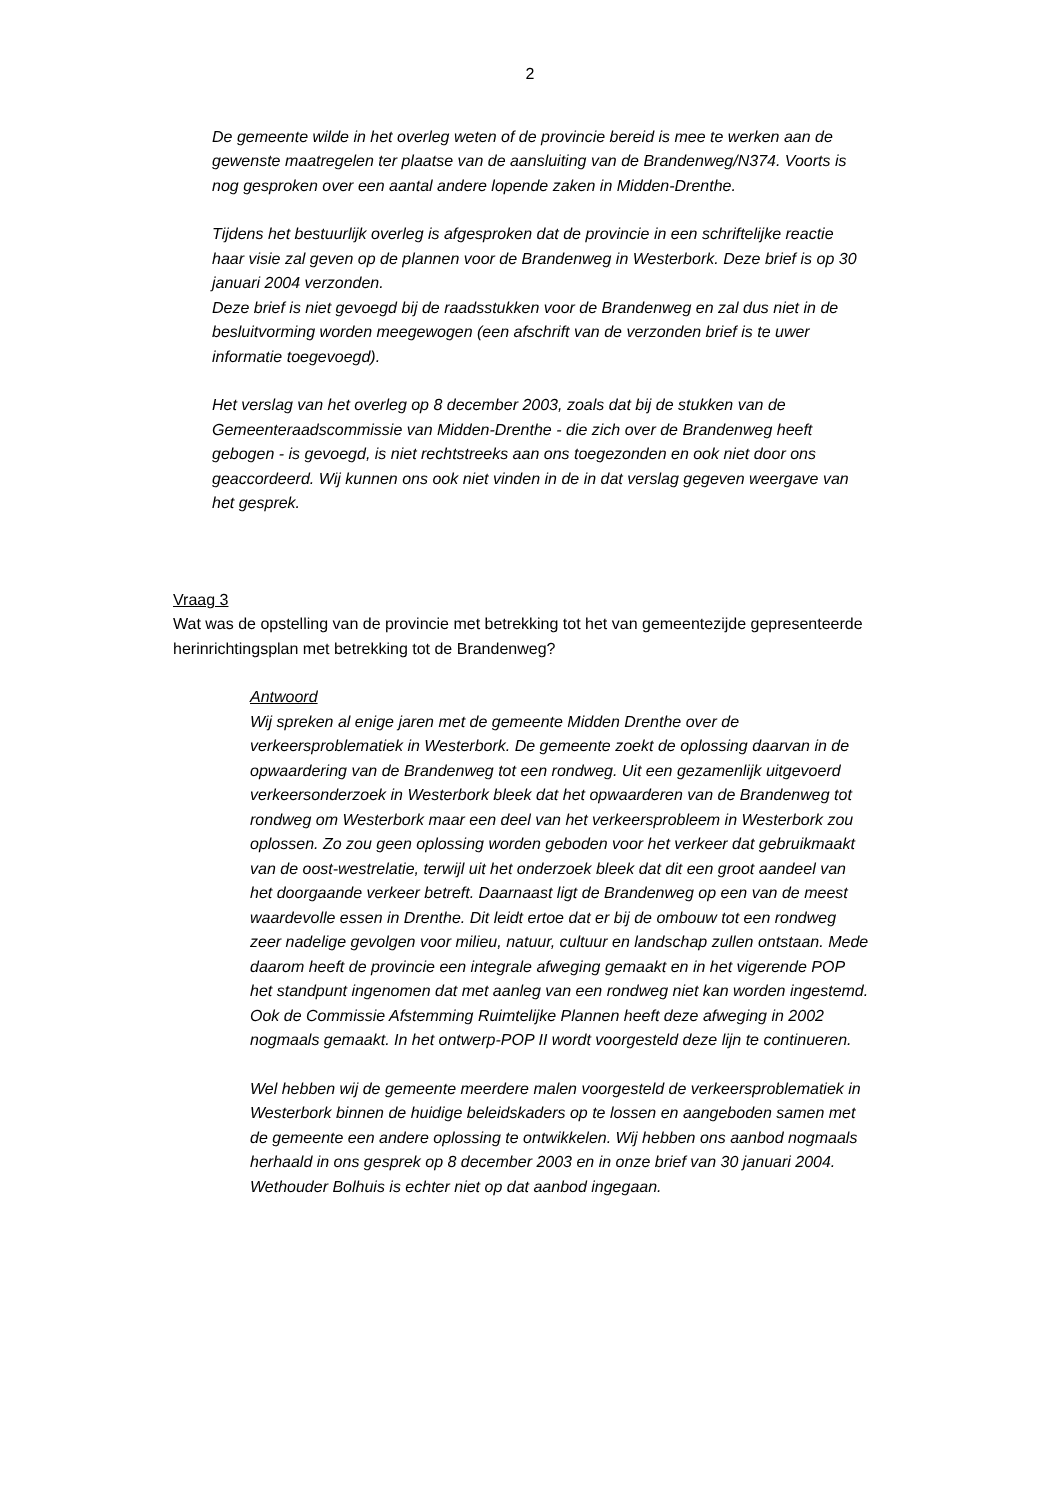2
De gemeente wilde in het overleg weten of de provincie bereid is mee te werken aan de gewenste maatregelen ter plaatse van de aansluiting van de Brandenweg/N374. Voorts is nog gesproken over een aantal andere lopende zaken in Midden-Drenthe.
Tijdens het bestuurlijk overleg is afgesproken dat de provincie in een schriftelijke reactie haar visie zal geven op de plannen voor de Brandenweg in Westerbork. Deze brief is op 30 januari 2004 verzonden.
Deze brief is niet gevoegd bij de raadsstukken voor de Brandenweg en zal dus niet in de besluitvorming worden meegewogen (een afschrift van de verzonden brief is te uwer informatie toegevoegd).
Het verslag van het overleg op 8 december 2003, zoals dat bij de stukken van de Gemeenteraadscommissie van Midden-Drenthe - die zich over de Brandenweg heeft gebogen - is gevoegd, is niet rechtstreeks aan ons toegezonden en ook niet door ons geaccordeerd. Wij kunnen ons ook niet vinden in de in dat verslag gegeven weergave van het gesprek.
Vraag 3
Wat was de opstelling van de provincie met betrekking tot het van gemeentezijde gepresenteerde herinrichtingsplan met betrekking tot de Brandenweg?
Antwoord
Wij spreken al enige jaren met de gemeente Midden Drenthe over de verkeersproblematiek in Westerbork. De gemeente zoekt de oplossing daarvan in de opwaardering van de Brandenweg tot een rondweg. Uit een gezamenlijk uitgevoerd verkeersonderzoek in Westerbork bleek dat het opwaarderen van de Brandenweg tot rondweg om Westerbork maar een deel van het verkeersprobleem in Westerbork zou oplossen. Zo zou geen oplossing worden geboden voor het verkeer dat gebruikmaakt van de oost-westrelatie, terwijl uit het onderzoek bleek dat dit een groot aandeel van het doorgaande verkeer betreft. Daarnaast ligt de Brandenweg op een van de meest waardevolle essen in Drenthe. Dit leidt ertoe dat er bij de ombouw tot een rondweg zeer nadelige gevolgen voor milieu, natuur, cultuur en landschap zullen ontstaan. Mede daarom heeft de provincie een integrale afweging gemaakt en in het vigerende POP het standpunt ingenomen dat met aanleg van een rondweg niet kan worden ingestemd. Ook de Commissie Afstemming Ruimtelijke Plannen heeft deze afweging in 2002 nogmaals gemaakt. In het ontwerp-POP II wordt voorgesteld deze lijn te continueren.
Wel hebben wij de gemeente meerdere malen voorgesteld de verkeersproblematiek in Westerbork binnen de huidige beleidskaders op te lossen en aangeboden samen met de gemeente een andere oplossing te ontwikkelen. Wij hebben ons aanbod nogmaals herhaald in ons gesprek op 8 december 2003 en in onze brief van 30 januari 2004. Wethouder Bolhuis is echter niet op dat aanbod ingegaan.